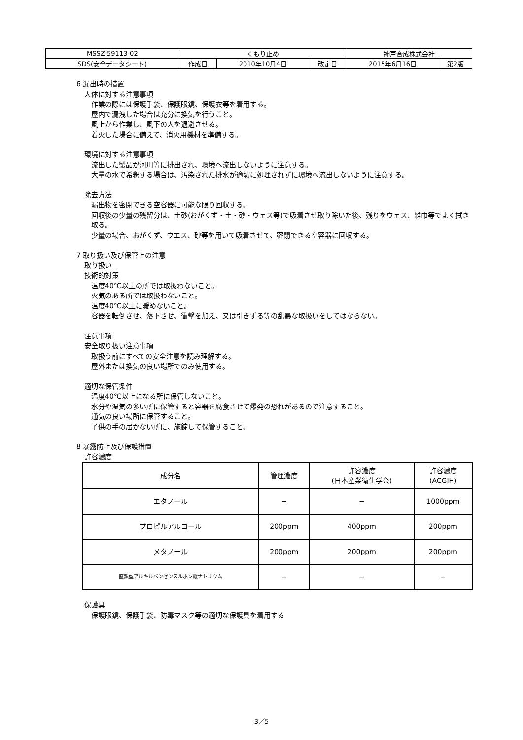| MSSZ-59113-02 | くもり止め | | | 神戸合成株式会社 | |
| SDS(安全データシート) | 作成日 | 2010年10月4日 | 改定日 | 2015年6月16日 | 第2版 |
6 漏出時の措置
人体に対する注意事項
作業の際には保護手袋、保護眼鏡、保護衣等を着用する。
屋内で漏洩した場合は充分に換気を行うこと。
風上から作業し、風下の人を退避させる。
着火した場合に備えて、消火用機材を準備する。
環境に対する注意事項
流出した製品が河川等に排出され、環境へ流出しないように注意する。
大量の水で希釈する場合は、汚染された排水が適切に処理されずに環境へ流出しないように注意する。
除去方法
漏出物を密閉できる空容器に可能な限り回収する。
回収後の少量の残留分は、土砂(おがくず・土・砂・ウェス等)で吸着させ取り除いた後、残りをウェス、雑巾等でよく拭き取る。
少量の場合、おがくず、ウエス、砂等を用いて吸着させて、密閉できる空容器に回収する。
7 取り扱い及び保管上の注意
取り扱い
技術的対策
温度40℃以上の所では取扱わないこと。
火気のある所では取扱わないこと。
温度40℃以上に暖めないこと。
容器を転倒させ、落下させ、衝撃を加え、又は引きずる等の乱暴な取扱いをしてはならない。
注意事項
安全取り扱い注意事項
取扱う前にすべての安全注意を読み理解する。
屋外または換気の良い場所でのみ使用する。
適切な保管条件
温度40℃以上になる所に保管しないこと。
水分や湿気の多い所に保管すると容器を腐食させて爆発の恐れがあるので注意すること。
通気の良い場所に保管すること。
子供の手の届かない所に、施錠して保管すること。
8 暴露防止及び保護措置
許容濃度
| 成分名 | 管理濃度 | 許容濃度 (日本産業衛生学会) | 許容濃度 (ACGIH) |
| --- | --- | --- | --- |
| エタノール | − | − | 1000ppm |
| プロピルアルコール | 200ppm | 400ppm | 200ppm |
| メタノール | 200ppm | 200ppm | 200ppm |
| 直鎖型アルキルベンゼンスルホン酸ナトリウム | − | − | − |
保護具
保護眼鏡、保護手袋、防毒マスク等の適切な保護具を着用する
3／5